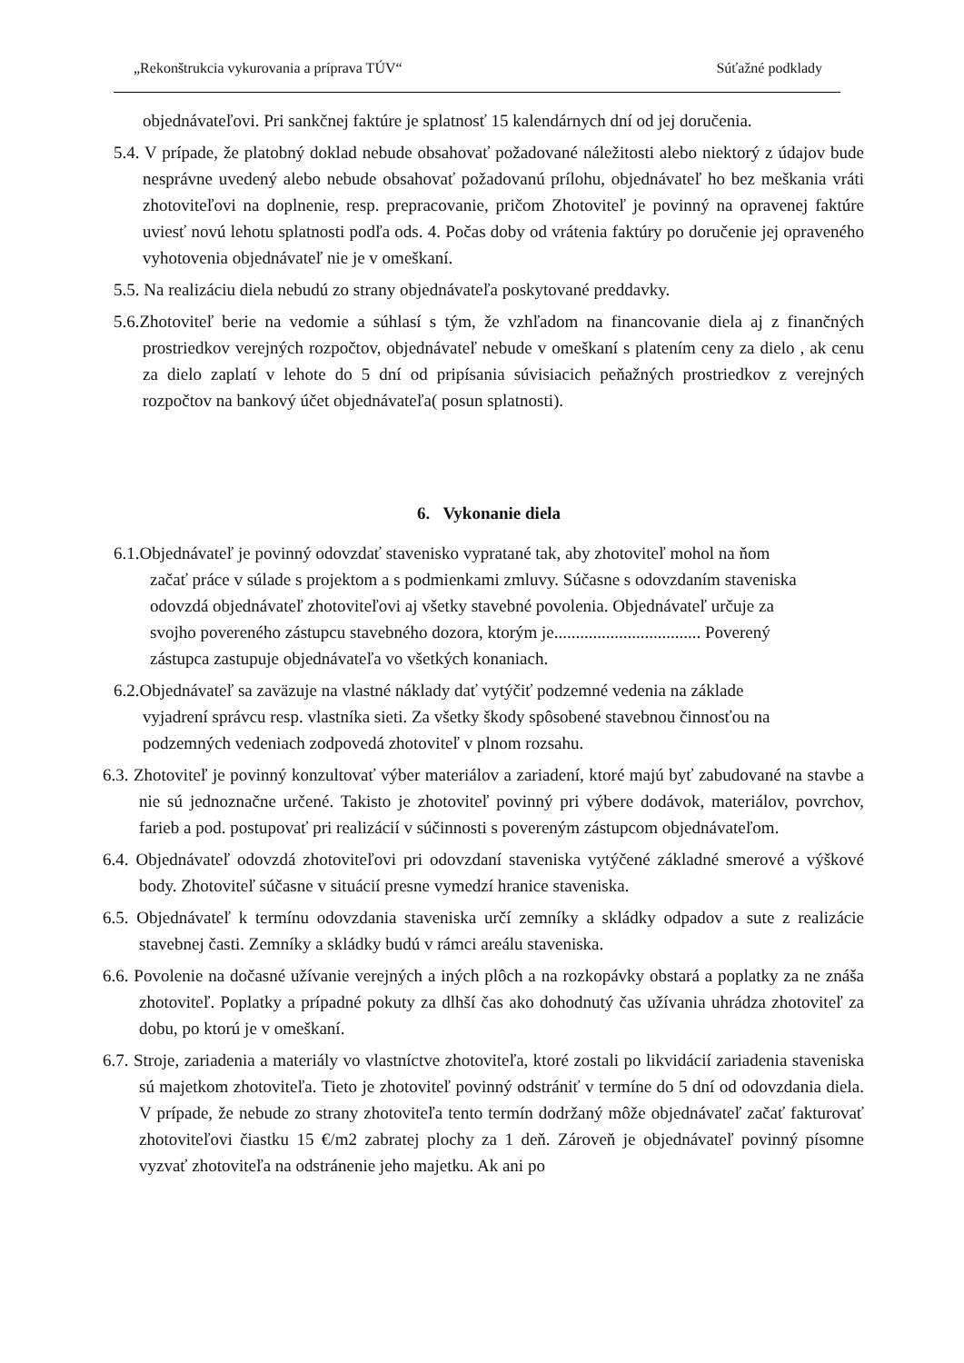„Rekonštrukcia vykurovania a príprava TÚV“Súťažné podklady
objednávateľovi. Pri sankčnej faktúre je splatnosť 15 kalendárnych dní od jej doručenia.
5.4. V prípade, že platobný doklad nebude obsahovať požadované náležitosti alebo niektorý z údajov bude nesprávne uvedený alebo nebude obsahovať požadovanú prílohu, objednávateľ ho bez meškania vráti zhotoviteľovi na doplnenie, resp. prepracovanie, pričom Zhotoviteľ je povinný na opravenej faktúre uviesť novú lehotu splatnosti podľa ods. 4. Počas doby od vrátenia faktúry po doručenie jej opraveného vyhotovenia objednávateľ nie je v omeškaní.
5.5. Na realizáciu diela nebudú zo strany objednávateľa poskytované preddavky.
5.6.Zhotoviteľ berie na vedomie a súhlasí s tým, že vzhľadom na financovanie diela aj z finančných prostriedkov verejných rozpočtov, objednávateľ nebude v omeškaní s platením ceny za dielo , ak cenu za dielo zaplatí v lehote do 5 dní od pripísania súvisiacich peňažných prostriedkov z verejných rozpočtov na bankový účet objednávateľa( posun splatnosti).
6. Vykonanie diela
6.1.Objednávateľ je povinný odovzdať stavenisko vypratané tak, aby zhotoviteľ mohol na ňom začať práce v súlade s projektom a s podmienkami zmluvy. Súčasne s odovzdaním staveniska odovzdá objednávateľ zhotoviteľovi aj všetky stavebné povolenia. Objednávateľ určuje za svojho povereného zástupcu stavebného dozora, ktorým je.................................. Poverený zástupca zastupuje objednávateľa vo všetkých konaniach.
6.2.Objednávateľ sa zaväzuje na vlastné náklady dať vytýčiť podzemné vedenia na základe vyjadrení správcu resp. vlastníka sieti. Za všetky škody spôsobené stavebnou činnosťou na podzemných vedeniach zodpovedá zhotoviteľ v plnom rozsahu.
6.3. Zhotoviteľ je povinný konzultovať výber materiálov a zariadení, ktoré majú byť zabudované na stavbe a nie sú jednoznačne určené. Takisto je zhotoviteľ povinný pri výbere dodávok, materiálov, povrchov, farieb a pod. postupovať pri realizácií v súčinnosti s povereným zástupcom objednávateľom.
6.4. Objednávateľ odovzdá zhotoviteľovi pri odovzdaní staveniska vytýčené základné smerové a výškové body. Zhotoviteľ súčasne v situácií presne vymedzí hranice staveniska.
6.5. Objednávateľ k termínu odovzdania staveniska určí zemníky a skládky odpadov a sute z realizácie stavebnej časti. Zemníky a skládky budú v rámci areálu staveniska.
6.6. Povolenie na dočasné užívanie verejných a iných plôch a na rozkopávky obstará a poplatky za ne znáša zhotoviteľ. Poplatky a prípadné pokuty za dlhší čas ako dohodnutý čas užívania uhrádza zhotoviteľ za dobu, po ktorú je v omeškaní.
6.7. Stroje, zariadenia a materiály vo vlastníctve zhotoviteľa, ktoré zostali po likvidácií zariadenia staveniska sú majetkom zhotoviteľa. Tieto je zhotoviteľ povinný odstrániť v termíne do 5 dní od odovzdania diela. V prípade, že nebude zo strany zhotoviteľa tento termín dodržaný môže objednávateľ začať fakturovať zhotoviteľovi čiastku 15 €/m2 zabratej plochy za 1 deň. Zároveň je objednávateľ povinný písomne vyzvať zhotoviteľa na odstránenie jeho majetku. Ak ani po